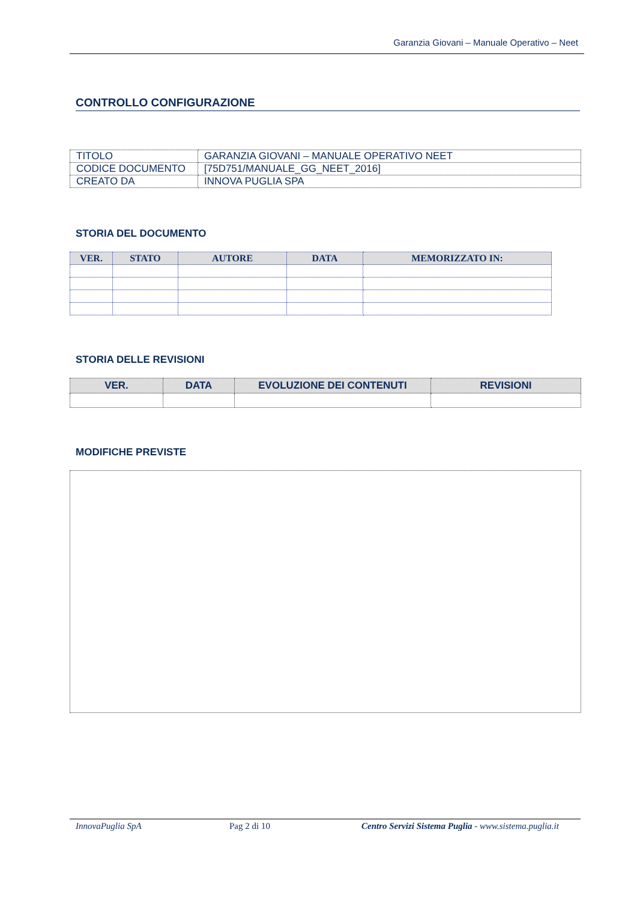Garanzia Giovani – Manuale Operativo – Neet
CONTROLLO CONFIGURAZIONE
| TITOLO | GARANZIA GIOVANI – MANUALE OPERATIVO NEET |
| CODICE DOCUMENTO | [75D751/MANUALE_GG_NEET_2016] |
| CREATO DA | INNOVA PUGLIA SPA |
STORIA DEL DOCUMENTO
| VER. | STATO | AUTORE | DATA | MEMORIZZATO IN: |
| --- | --- | --- | --- | --- |
STORIA DELLE REVISIONI
| VER. | DATA | EVOLUZIONE DEI CONTENUTI | REVISIONI |
| --- | --- | --- | --- |
MODIFICHE PREVISTE
InnovaPuglia SpA Pag 2 di 10 Centro Servizi Sistema Puglia - www.sistema.puglia.it